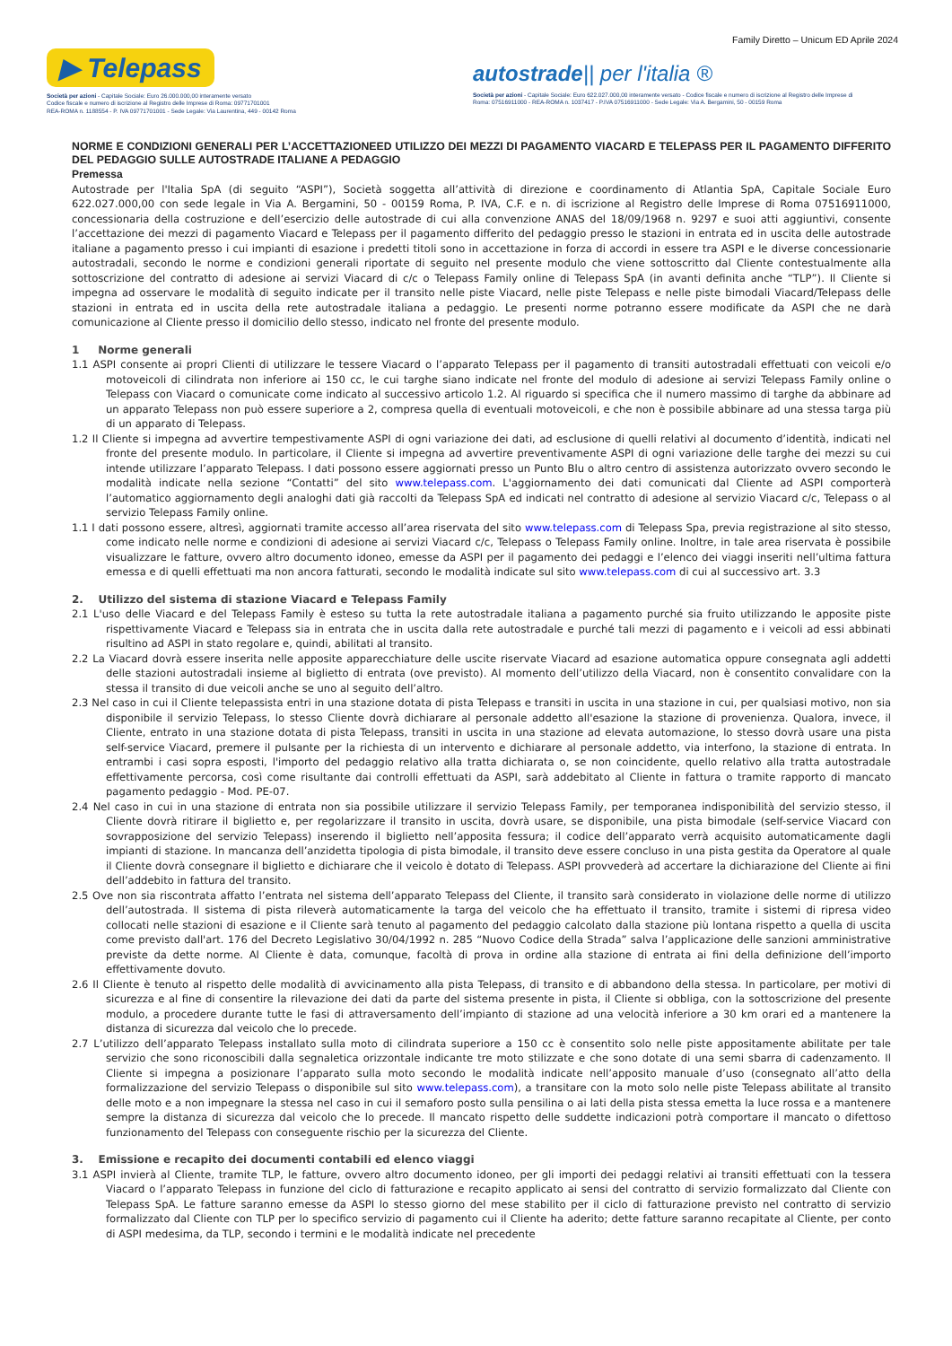Family Diretto – Unicum ED Aprile 2024
▶ Telepass
Società per azioni - Capitale Sociale: Euro 26.000.000,00 interamente versato
Codice fiscale e numero di iscrizione al Registro delle Imprese di Roma: 09771701001
REA-ROMA n. 1188554 - P. IVA 09771701001 - Sede Legale: Via Laurentina, 449 - 00142 Roma
autostrade|| per l'italia ®
Società per azioni - Capitale Sociale: Euro 622.027.000,00 interamente versato - Codice fiscale e numero di iscrizione al Registro delle Imprese di Roma: 07516911000 - REA-ROMA n. 1037417 - P.IVA 07516911000 - Sede Legale: Via A. Bergamini, 50 - 00159 Roma
NORME E CONDIZIONI GENERALI PER L’ACCETTAZIONEED UTILIZZO DEI MEZZI DI PAGAMENTO VIACARD E TELEPASS PER IL PAGAMENTO DIFFERITO DEL PEDAGGIO SULLE AUTOSTRADE ITALIANE A PEDAGGIO
Premessa
Autostrade per l'Italia SpA (di seguito “ASPI”), Società soggetta all’attività di direzione e coordinamento di Atlantia SpA, Capitale Sociale Euro 622.027.000,00 con sede legale in Via A. Bergamini, 50 - 00159 Roma, P. IVA, C.F. e n. di iscrizione al Registro delle Imprese di Roma 07516911000, concessionaria della costruzione e dell’esercizio delle autostrade di cui alla convenzione ANAS del 18/09/1968 n. 9297 e suoi atti aggiuntivi, consente l’accettazione dei mezzi di pagamento Viacard e Telepass per il pagamento differito del pedaggio presso le stazioni in entrata ed in uscita delle autostrade italiane a pagamento presso i cui impianti di esazione i predetti titoli sono in accettazione in forza di accordi in essere tra ASPI e le diverse concessionarie autostradali, secondo le norme e condizioni generali riportate di seguito nel presente modulo che viene sottoscritto dal Cliente contestualmente alla sottoscrizione del contratto di adesione ai servizi Viacard di c/c o Telepass Family online di Telepass SpA (in avanti definita anche “TLP”). Il Cliente si impegna ad osservare le modalità di seguito indicate per il transito nelle piste Viacard, nelle piste Telepass e nelle piste bimodali Viacard/Telepass delle stazioni in entrata ed in uscita della rete autostradale italiana a pedaggio. Le presenti norme potranno essere modificate da ASPI che ne darà comunicazione al Cliente presso il domicilio dello stesso, indicato nel fronte del presente modulo.
1 Norme generali
1.1 ASPI consente ai propri Clienti di utilizzare le tessere Viacard o l’apparato Telepass per il pagamento di transiti autostradali effettuati con veicoli e/o motoveicoli di cilindrata non inferiore ai 150 cc, le cui targhe siano indicate nel fronte del modulo di adesione ai servizi Telepass Family online o Telepass con Viacard o comunicate come indicato al successivo articolo 1.2. Al riguardo si specifica che il numero massimo di targhe da abbinare ad un apparato Telepass non può essere superiore a 2, compresa quella di eventuali motoveicoli, e che non è possibile abbinare ad una stessa targa più di un apparato di Telepass.
1.2 Il Cliente si impegna ad avvertire tempestivamente ASPI di ogni variazione dei dati, ad esclusione di quelli relativi al documento d’identità, indicati nel fronte del presente modulo. In particolare, il Cliente si impegna ad avvertire preventivamente ASPI di ogni variazione delle targhe dei mezzi su cui intende utilizzare l’apparato Telepass. I dati possono essere aggiornati presso un Punto Blu o altro centro di assistenza autorizzato ovvero secondo le modalità indicate nella sezione “Contatti” del sito www.telepass.com. L'aggiornamento dei dati comunicati dal Cliente ad ASPI comporterà l’automatico aggiornamento degli analoghi dati già raccolti da Telepass SpA ed indicati nel contratto di adesione al servizio Viacard c/c, Telepass o al servizio Telepass Family online.
1.1 I dati possono essere, altresì, aggiornati tramite accesso all’area riservata del sito www.telepass.com di Telepass Spa, previa registrazione al sito stesso, come indicato nelle norme e condizioni di adesione ai servizi Viacard c/c, Telepass o Telepass Family online. Inoltre, in tale area riservata è possibile visualizzare le fatture, ovvero altro documento idoneo, emesse da ASPI per il pagamento dei pedaggi e l’elenco dei viaggi inseriti nell’ultima fattura emessa e di quelli effettuati ma non ancora fatturati, secondo le modalità indicate sul sito www.telepass.com di cui al successivo art. 3.3
2. Utilizzo del sistema di stazione Viacard e Telepass Family
2.1 L'uso delle Viacard e del Telepass Family è esteso su tutta la rete autostradale italiana a pagamento purché sia fruito utilizzando le apposite piste rispettivamente Viacard e Telepass sia in entrata che in uscita dalla rete autostradale e purché tali mezzi di pagamento e i veicoli ad essi abbinati risultino ad ASPI in stato regolare e, quindi, abilitati al transito.
2.2 La Viacard dovrà essere inserita nelle apposite apparecchiature delle uscite riservate Viacard ad esazione automatica oppure consegnata agli addetti delle stazioni autostradali insieme al biglietto di entrata (ove previsto). Al momento dell’utilizzo della Viacard, non è consentito convalidare con la stessa il transito di due veicoli anche se uno al seguito dell’altro.
2.3 Nel caso in cui il Cliente telepassista entri in una stazione dotata di pista Telepass e transiti in uscita in una stazione in cui, per qualsiasi motivo, non sia disponibile il servizio Telepass, lo stesso Cliente dovrà dichiarare al personale addetto all'esazione la stazione di provenienza. Qualora, invece, il Cliente, entrato in una stazione dotata di pista Telepass, transiti in uscita in una stazione ad elevata automazione, lo stesso dovrà usare una pista self-service Viacard, premere il pulsante per la richiesta di un intervento e dichiarare al personale addetto, via interfono, la stazione di entrata. In entrambi i casi sopra esposti, l'importo del pedaggio relativo alla tratta dichiarata o, se non coincidente, quello relativo alla tratta autostradale effettivamente percorsa, così come risultante dai controlli effettuati da ASPI, sarà addebitato al Cliente in fattura o tramite rapporto di mancato pagamento pedaggio - Mod. PE-07.
2.4 Nel caso in cui in una stazione di entrata non sia possibile utilizzare il servizio Telepass Family, per temporanea indisponibilità del servizio stesso, il Cliente dovrà ritirare il biglietto e, per regolarizzare il transito in uscita, dovrà usare, se disponibile, una pista bimodale (self-service Viacard con sovrapposizione del servizio Telepass) inserendo il biglietto nell’apposita fessura; il codice dell’apparato verrà acquisito automaticamente dagli impianti di stazione. In mancanza dell’anzidetta tipologia di pista bimodale, il transito deve essere concluso in una pista gestita da Operatore al quale il Cliente dovrà consegnare il biglietto e dichiarare che il veicolo è dotato di Telepass. ASPI provvederà ad accertare la dichiarazione del Cliente ai fini dell’addebito in fattura del transito.
2.5 Ove non sia riscontrata affatto l’entrata nel sistema dell’apparato Telepass del Cliente, il transito sarà considerato in violazione delle norme di utilizzo dell’autostrada. Il sistema di pista rileverà automaticamente la targa del veicolo che ha effettuato il transito, tramite i sistemi di ripresa video collocati nelle stazioni di esazione e il Cliente sarà tenuto al pagamento del pedaggio calcolato dalla stazione più lontana rispetto a quella di uscita come previsto dall'art. 176 del Decreto Legislativo 30/04/1992 n. 285 “Nuovo Codice della Strada” salva l’applicazione delle sanzioni amministrative previste da dette norme. Al Cliente è data, comunque, facoltà di prova in ordine alla stazione di entrata ai fini della definizione dell’importo effettivamente dovuto.
2.6 Il Cliente è tenuto al rispetto delle modalità di avvicinamento alla pista Telepass, di transito e di abbandono della stessa. In particolare, per motivi di sicurezza e al fine di consentire la rilevazione dei dati da parte del sistema presente in pista, il Cliente si obbliga, con la sottoscrizione del presente modulo, a procedere durante tutte le fasi di attraversamento dell’impianto di stazione ad una velocità inferiore a 30 km orari ed a mantenere la distanza di sicurezza dal veicolo che lo precede.
2.7 L’utilizzo dell’apparato Telepass installato sulla moto di cilindrata superiore a 150 cc è consentito solo nelle piste appositamente abilitate per tale servizio che sono riconoscibili dalla segnaletica orizzontale indicante tre moto stilizzate e che sono dotate di una semi sbarra di cadenzamento. Il Cliente si impegna a posizionare l’apparato sulla moto secondo le modalità indicate nell’apposito manuale d’uso (consegnato all’atto della formalizzazione del servizio Telepass o disponibile sul sito www.telepass.com), a transitare con la moto solo nelle piste Telepass abilitate al transito delle moto e a non impegnare la stessa nel caso in cui il semaforo posto sulla pensilina o ai lati della pista stessa emetta la luce rossa e a mantenere sempre la distanza di sicurezza dal veicolo che lo precede. Il mancato rispetto delle suddette indicazioni potrà comportare il mancato o difettoso funzionamento del Telepass con conseguente rischio per la sicurezza del Cliente.
3. Emissione e recapito dei documenti contabili ed elenco viaggi
3.1 ASPI invierà al Cliente, tramite TLP, le fatture, ovvero altro documento idoneo, per gli importi dei pedaggi relativi ai transiti effettuati con la tessera Viacard o l’apparato Telepass in funzione del ciclo di fatturazione e recapito applicato ai sensi del contratto di servizio formalizzato dal Cliente con Telepass SpA. Le fatture saranno emesse da ASPI lo stesso giorno del mese stabilito per il ciclo di fatturazione previsto nel contratto di servizio formalizzato dal Cliente con TLP per lo specifico servizio di pagamento cui il Cliente ha aderito; dette fatture saranno recapitate al Cliente, per conto di ASPI medesima, da TLP, secondo i termini e le modalità indicate nel precedente